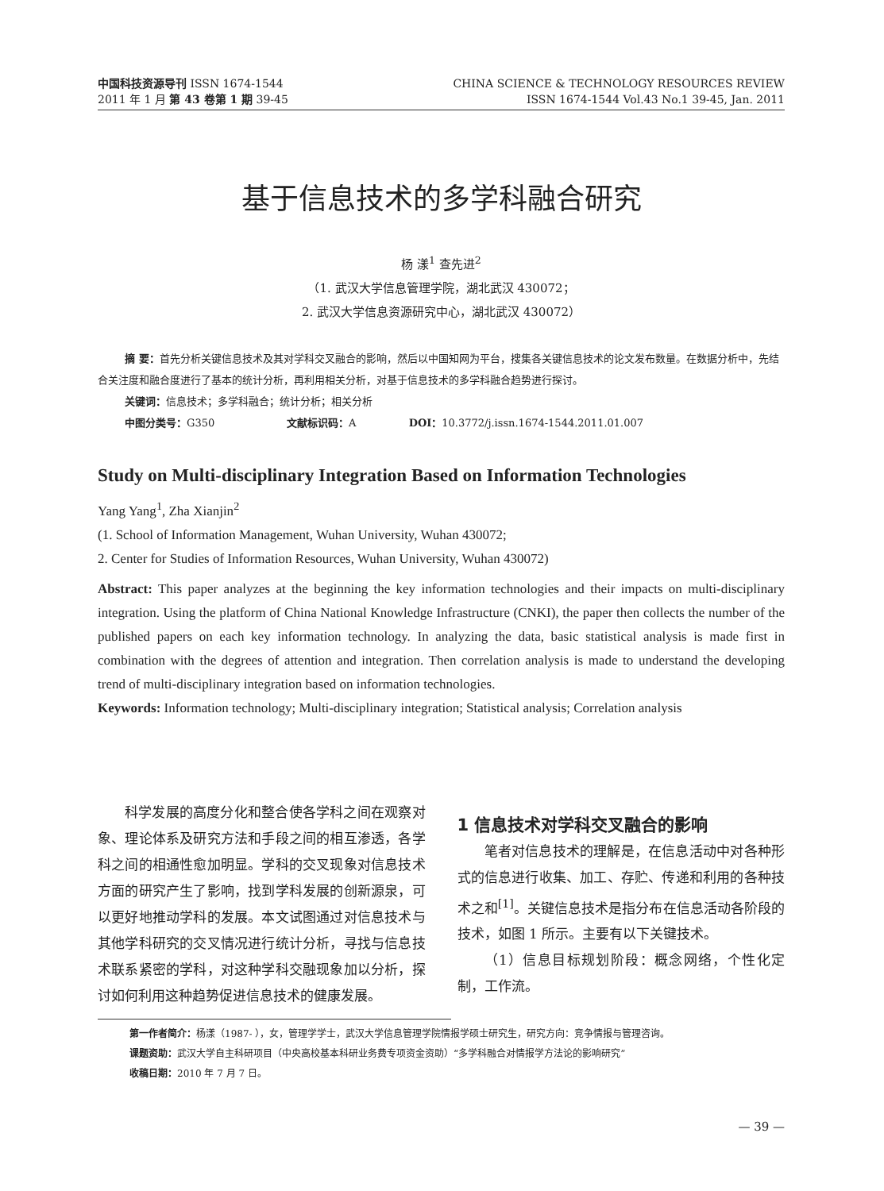中国科技资源导刊 ISSN 1674-1544
2011 年 1 月 第 43 卷第 1 期 39-45
CHINA SCIENCE & TECHNOLOGY RESOURCES REVIEW
ISSN 1674-1544 Vol.43 No.1 39-45, Jan. 2011
基于信息技术的多学科融合研究
杨 漾<sup>1</sup> 查先进<sup>2</sup>
（1. 武汉大学信息管理学院，湖北武汉 430072；
2. 武汉大学信息资源研究中心，湖北武汉 430072）
摘 要：首先分析关键信息技术及其对学科交叉融合的影响，然后以中国知网为平台，搜集各关键信息技术的论文发布数量。在数据分析中，先结合关注度和融合度进行了基本的统计分析，再利用相关分析，对基于信息技术的多学科融合趋势进行探讨。
关键词：信息技术；多学科融合；统计分析；相关分析
中图分类号：G350 文献标识码：A DOI：10.3772/j.issn.1674-1544.2011.01.007
Study on Multi-disciplinary Integration Based on Information Technologies
Yang Yang<sup>1</sup>, Zha Xianjin<sup>2</sup>
(1. School of Information Management, Wuhan University, Wuhan 430072;
2. Center for Studies of Information Resources, Wuhan University, Wuhan 430072)
Abstract: This paper analyzes at the beginning the key information technologies and their impacts on multi-disciplinary integration. Using the platform of China National Knowledge Infrastructure (CNKI), the paper then collects the number of the published papers on each key information technology. In analyzing the data, basic statistical analysis is made first in combination with the degrees of attention and integration. Then correlation analysis is made to understand the developing trend of multi-disciplinary integration based on information technologies.
Keywords: Information technology; Multi-disciplinary integration; Statistical analysis; Correlation analysis
科学发展的高度分化和整合使各学科之间在观察对象、理论体系及研究方法和手段之间的相互渗透，各学科之间的相通性愈加明显。学科的交叉现象对信息技术方面的研究产生了影响，找到学科发展的创新源泉，可以更好地推动学科的发展。本文试图通过对信息技术与其他学科研究的交叉情况进行统计分析，寻找与信息技术联系紧密的学科，对这种学科交融现象加以分析，探讨如何利用这种趋势促进信息技术的健康发展。
1 信息技术对学科交叉融合的影响
笔者对信息技术的理解是，在信息活动中对各种形式的信息进行收集、加工、存贮、传递和利用的各种技术之和<sup>[1]</sup>。关键信息技术是指分布在信息活动各阶段的技术，如图 1 所示。主要有以下关键技术。
（1）信息目标规划阶段：概念网络，个性化定制，工作流。
第一作者简介：杨漾（1987- ），女，管理学学士，武汉大学信息管理学院情报学硕士研究生，研究方向：竞争情报与管理咨询。
课题资助：武汉大学自主科研项目（中央高校基本科研业务费专项资金资助）“多学科融合对情报学方法论的影响研究”
收稿日期：2010 年 7 月 7 日。
— 39 —